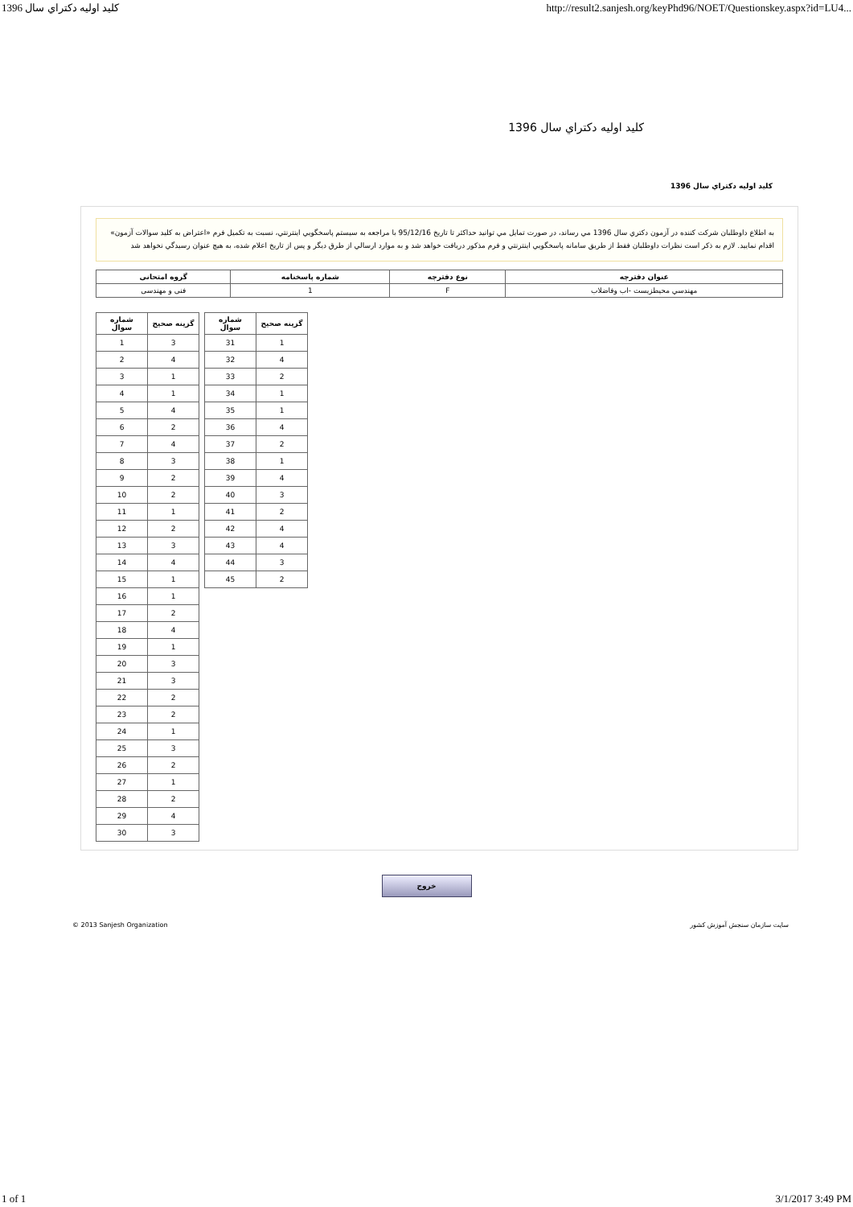1396 كليد اوليه دكتراي سال http://result2.sanjesh.org/keyPhd96/NOET/Questionskey.aspx?id=LU4...
كليد اوليه دكتراي سال 1396
كليد اوليه دكتراي سال 1396
به اطلاع داوطلبان شركت كننده در آزمون دكتري سال 1396 مي رساند، در صورت تمايل مي توانيد حداكثر تا تاريخ 95/12/16 با مراجعه به سيستم پاسخگويي اينترنتي، نسبت به تكميل فرم «اعتراض به كليد سوالات آزمون» اقدام نماييد. لازم به ذكر است نظرات داوطلبان فقط از طريق سامانه پاسخگويي اينترنتي و فرم مذكور دريافت خواهد شد و به موارد ارسالي از طرق ديگر و پس از تاريخ اعلام شده، به هيچ عنوان رسيدگي نخواهد شد
| عنوان دفترچه | نوع دفترچه | شماره پاسخنامه | گروه امتحانی |
| --- | --- | --- | --- |
| مهندسي محيطزيست -اب وفاضلاب | F | 1 | فنی و مهندسی |
| شماره سوال | گزينه صحيح |
| --- | --- |
| 1 | 3 |
| 2 | 4 |
| 3 | 1 |
| 4 | 1 |
| 5 | 4 |
| 6 | 2 |
| 7 | 4 |
| 8 | 3 |
| 9 | 2 |
| 10 | 2 |
| 11 | 1 |
| 12 | 2 |
| 13 | 3 |
| 14 | 4 |
| 15 | 1 |
| 16 | 1 |
| 17 | 2 |
| 18 | 4 |
| 19 | 1 |
| 20 | 3 |
| 21 | 3 |
| 22 | 2 |
| 23 | 2 |
| 24 | 1 |
| 25 | 3 |
| 26 | 2 |
| 27 | 1 |
| 28 | 2 |
| 29 | 4 |
| 30 | 3 |
| شماره سوال | گزينه صحيح |
| --- | --- |
| 31 | 1 |
| 32 | 4 |
| 33 | 2 |
| 34 | 1 |
| 35 | 1 |
| 36 | 4 |
| 37 | 2 |
| 38 | 1 |
| 39 | 4 |
| 40 | 3 |
| 41 | 2 |
| 42 | 4 |
| 43 | 4 |
| 44 | 3 |
| 45 | 2 |
خروج
© 2013 Sanjesh Organization سايت سازمان سنجش آموزش كشور
1 of 1 3/1/2017 3:49 PM